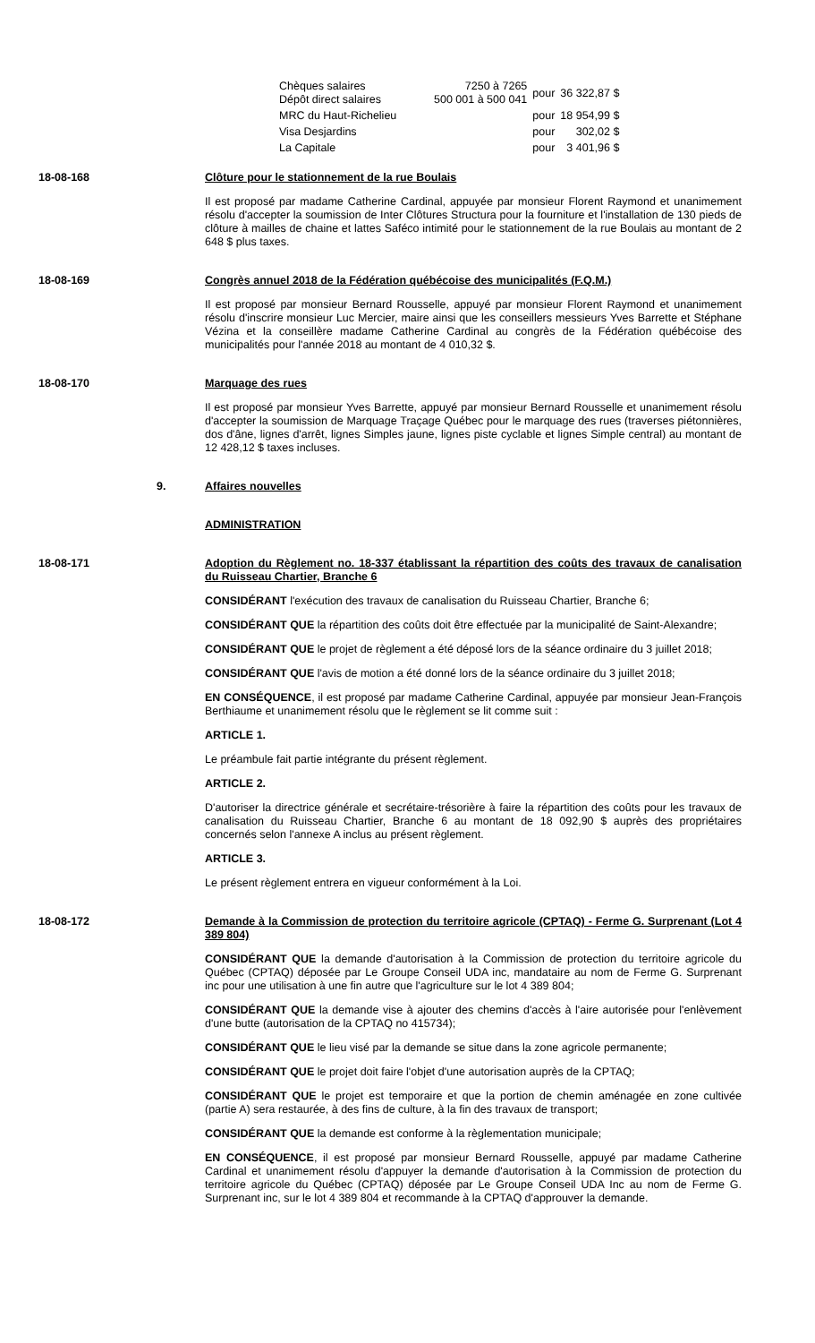| Chèques salaires Dépôt direct salaires | 7250 à 7265 500 001 à 500 041 | pour | 36 322,87 $ |
| MRC du Haut-Richelieu | | pour | 18 954,99 $ |
| Visa Desjardins | | pour | 302,02 $ |
| La Capitale | | pour | 3 401,96 $ |
18-08-168 Clôture pour le stationnement de la rue Boulais
Il est proposé par madame Catherine Cardinal, appuyée par monsieur Florent Raymond et unanimement résolu d'accepter la soumission de Inter Clôtures Structura pour la fourniture et l'installation de 130 pieds de clôture à mailles de chaine et lattes Saféco intimité pour le stationnement de la rue Boulais au montant de 2 648 $ plus taxes.
18-08-169 Congrès annuel 2018 de la Fédération québécoise des municipalités (F.Q.M.)
Il est proposé par monsieur Bernard Rousselle, appuyé par monsieur Florent Raymond et unanimement résolu d'inscrire monsieur Luc Mercier, maire ainsi que les conseillers messieurs Yves Barrette et Stéphane Vézina et la conseillère madame Catherine Cardinal au congrès de la Fédération québécoise des municipalités pour l'année 2018 au montant de 4 010,32 $.
18-08-170 Marquage des rues
Il est proposé par monsieur Yves Barrette, appuyé par monsieur Bernard Rousselle et unanimement résolu d'accepter la soumission de Marquage Traçage Québec pour le marquage des rues (traverses piétonnières, dos d'âne, lignes d'arrêt, lignes Simples jaune, lignes piste cyclable et lignes Simple central) au montant de 12 428,12 $ taxes incluses.
9. Affaires nouvelles
ADMINISTRATION
18-08-171 Adoption du Règlement no. 18-337 établissant la répartition des coûts des travaux de canalisation du Ruisseau Chartier, Branche 6
CONSIDÉRANT l'exécution des travaux de canalisation du Ruisseau Chartier, Branche 6;
CONSIDÉRANT QUE la répartition des coûts doit être effectuée par la municipalité de Saint-Alexandre;
CONSIDÉRANT QUE le projet de règlement a été déposé lors de la séance ordinaire du 3 juillet 2018;
CONSIDÉRANT QUE l'avis de motion a été donné lors de la séance ordinaire du 3 juillet 2018;
EN CONSÉQUENCE, il est proposé par madame Catherine Cardinal, appuyée par monsieur Jean-François Berthiaume et unanimement résolu que le règlement se lit comme suit :
ARTICLE 1.
Le préambule fait partie intégrante du présent règlement.
ARTICLE 2.
D'autoriser la directrice générale et secrétaire-trésorière à faire la répartition des coûts pour les travaux de canalisation du Ruisseau Chartier, Branche 6 au montant de 18 092,90 $ auprès des propriétaires concernés selon l'annexe A inclus au présent règlement.
ARTICLE 3.
Le présent règlement entrera en vigueur conformément à la Loi.
18-08-172 Demande à la Commission de protection du territoire agricole (CPTAQ) - Ferme G. Surprenant (Lot 4 389 804)
CONSIDÉRANT QUE la demande d'autorisation à la Commission de protection du territoire agricole du Québec (CPTAQ) déposée par Le Groupe Conseil UDA inc, mandataire au nom de Ferme G. Surprenant inc pour une utilisation à une fin autre que l'agriculture sur le lot 4 389 804;
CONSIDÉRANT QUE la demande vise à ajouter des chemins d'accès à l'aire autorisée pour l'enlèvement d'une butte (autorisation de la CPTAQ no 415734);
CONSIDÉRANT QUE le lieu visé par la demande se situe dans la zone agricole permanente;
CONSIDÉRANT QUE le projet doit faire l'objet d'une autorisation auprès de la CPTAQ;
CONSIDÉRANT QUE le projet est temporaire et que la portion de chemin aménagée en zone cultivée (partie A) sera restaurée, à des fins de culture, à la fin des travaux de transport;
CONSIDÉRANT QUE la demande est conforme à la règlementation municipale;
EN CONSÉQUENCE, il est proposé par monsieur Bernard Rousselle, appuyé par madame Catherine Cardinal et unanimement résolu d'appuyer la demande d'autorisation à la Commission de protection du territoire agricole du Québec (CPTAQ) déposée par Le Groupe Conseil UDA Inc au nom de Ferme G. Surprenant inc, sur le lot 4 389 804 et recommande à la CPTAQ d'approuver la demande.